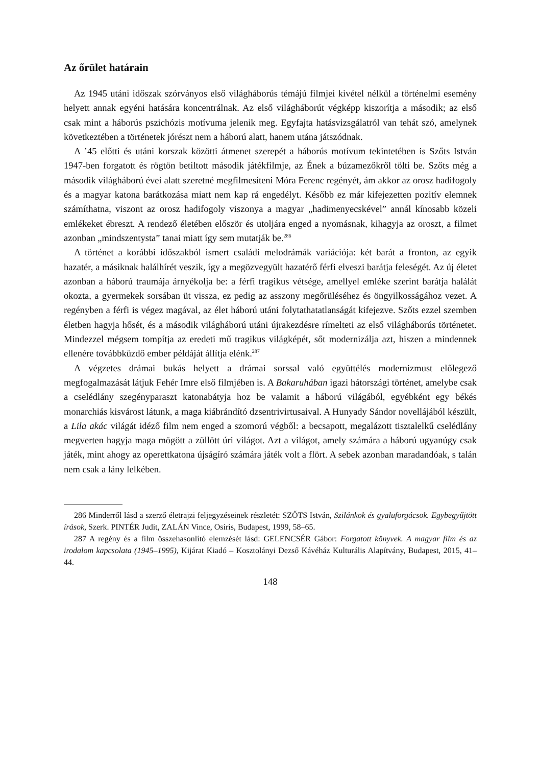Az őrület határain
Az 1945 utáni időszak szórványos első világháborús témájú filmjei kivétel nélkül a történelmi esemény helyett annak egyéni hatására koncentrálnak. Az első világháborút végképp kiszorítja a második; az első csak mint a háborús pszichózis motívuma jelenik meg. Egyfajta hatásvizsgálatról van tehát szó, amelynek következtében a történetek jórészt nem a háború alatt, hanem utána játszódnak.
A ’45 előtti és utáni korszak közötti átmenet szerepét a háborús motívum tekintetében is Szőts István 1947-ben forgatott és rögtön betiltott második játékfilmje, az Ének a búzamezőkről tölti be. Szőts még a második világháború évei alatt szeretné megfilmesíteni Móra Ferenc regényét, ám akkor az orosz hadifogoly és a magyar katona barátkozása miatt nem kap rá engedélyt. Később ez már kifejezetten pozitív elemnek számíthatna, viszont az orosz hadifogoly viszonya a magyar „hadimenyecskével” annál kínosabb közeli emlékeket ébreszt. A rendező életében először és utoljára enged a nyomásnak, kihagyja az oroszt, a filmet azonban „mindszentysta” tanai miatt így sem mutatják be.<sup>286</sup>
A történet a korábbi időszakból ismert családi melodrámák variációja: két barát a fronton, az egyik hazatér, a másiknak halálhírét veszik, így a megözvegyült hazatérő férfi elveszi barátja feleségét. Az új életet azonban a háború traumája árnyékolja be: a férfi tragikus vétsége, amellyel emléke szerint barátja halálát okozta, a gyermekek sorsában üt vissza, ez pedig az asszony megőrüléséhez és öngyilkosságához vezet. A regényben a férfi is végez magával, az élet háború utáni folytathatatlanságát kifejezve. Szőts ezzel szemben életben hagyja hősét, és a második világháború utáni újrakezdésre rímelteti az első világháborús történetet. Mindezzel mégsem tompítja az eredeti mű tragikus világképét, sőt modernizálja azt, hiszen a mindennek ellenére továbbküzdő ember példáját állítja elénk.<sup>287</sup>
A végzetes drámai bukás helyett a drámai sorssal való együttélés modernizmust előlegező megfogalmazását látjuk Fehér Imre első filmjében is. A Bakaruhában igazi hátországi történet, amelybe csak a cselédlány szegényparaszt katonabátyja hoz be valamit a háború világából, egyébként egy békés monarchiás kisvárost látunk, a maga kiábrándító dzsentrivirtusaival. A Hunyady Sándor novellájából készült, a Lila akác világát idéző film nem enged a szomorú végből: a becsapott, megalázott tisztalelkű cselédlány megverten hagyja maga mögött a züllött úri világot. Azt a világot, amely számára a háború ugyanúgy csak játék, mint ahogy az operettkatona újságíró számára játék volt a flört. A sebek azonban maradandóak, s talán nem csak a lány lelkében.
286 Minderről lásd a szerző életrajzi feljegyzéseinek részletét: SZŐTS István, Szilánkok és gyaluforgácsok. Egybegyűjtött írások, Szerk. PINTÉR Judit, ZALÁN Vince, Osiris, Budapest, 1999, 58–65.
287 A regény és a film összehasonlító elemzését lásd: GELENCSÉR Gábor: Forgatott könyvek. A magyar film és az irodalom kapcsolata (1945–1995), Kijárat Kiadó – Kosztolányi Dezső Kávéház Kulturális Alapítvány, Budapest, 2015, 41–44.
148